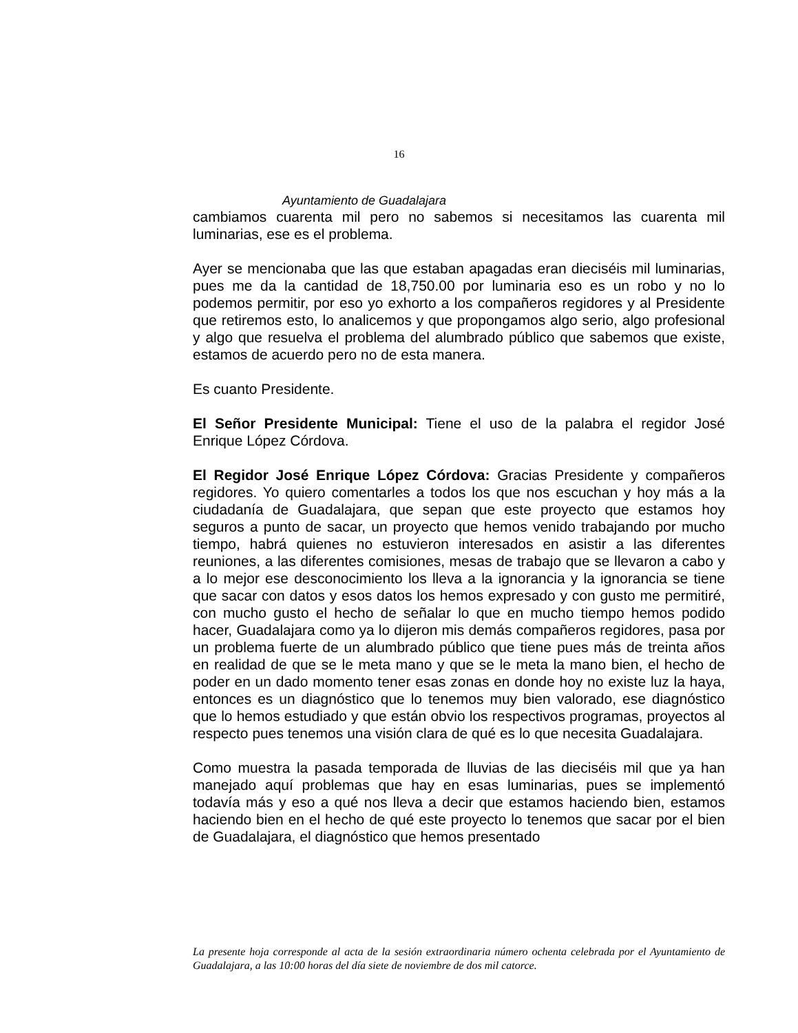16
Ayuntamiento de Guadalajara
cambiamos cuarenta mil pero no sabemos si necesitamos las cuarenta mil luminarias, ese es el problema.
Ayer se mencionaba que las que estaban apagadas eran dieciséis mil luminarias, pues me da la cantidad de 18,750.00 por luminaria eso es un robo y no lo podemos permitir, por eso yo exhorto a los compañeros regidores y al Presidente que retiremos esto, lo analicemos y que propongamos algo serio, algo profesional y algo que resuelva el problema del alumbrado público que sabemos que existe, estamos de acuerdo pero no de esta manera.
Es cuanto Presidente.
El Señor Presidente Municipal: Tiene el uso de la palabra el regidor José Enrique López Córdova.
El Regidor José Enrique López Córdova: Gracias Presidente y compañeros regidores. Yo quiero comentarles a todos los que nos escuchan y hoy más a la ciudadanía de Guadalajara, que sepan que este proyecto que estamos hoy seguros a punto de sacar, un proyecto que hemos venido trabajando por mucho tiempo, habrá quienes no estuvieron interesados en asistir a las diferentes reuniones, a las diferentes comisiones, mesas de trabajo que se llevaron a cabo y a lo mejor ese desconocimiento los lleva a la ignorancia y la ignorancia se tiene que sacar con datos y esos datos los hemos expresado y con gusto me permitiré, con mucho gusto el hecho de señalar lo que en mucho tiempo hemos podido hacer, Guadalajara como ya lo dijeron mis demás compañeros regidores, pasa por un problema fuerte de un alumbrado público que tiene pues más de treinta años en realidad de que se le meta mano y que se le meta la mano bien, el hecho de poder en un dado momento tener esas zonas en donde hoy no existe luz la haya, entonces es un diagnóstico que lo tenemos muy bien valorado, ese diagnóstico que lo hemos estudiado y que están obvio los respectivos programas, proyectos al respecto pues tenemos una visión clara de qué es lo que necesita Guadalajara.
Como muestra la pasada temporada de lluvias de las dieciséis mil que ya han manejado aquí problemas que hay en esas luminarias, pues se implementó todavía más y eso a qué nos lleva a decir que estamos haciendo bien, estamos haciendo bien en el hecho de qué este proyecto lo tenemos que sacar por el bien de Guadalajara, el diagnóstico que hemos presentado
La presente hoja corresponde al acta de la sesión extraordinaria número ochenta celebrada por el Ayuntamiento de Guadalajara, a las 10:00 horas del día siete de noviembre de dos mil catorce.